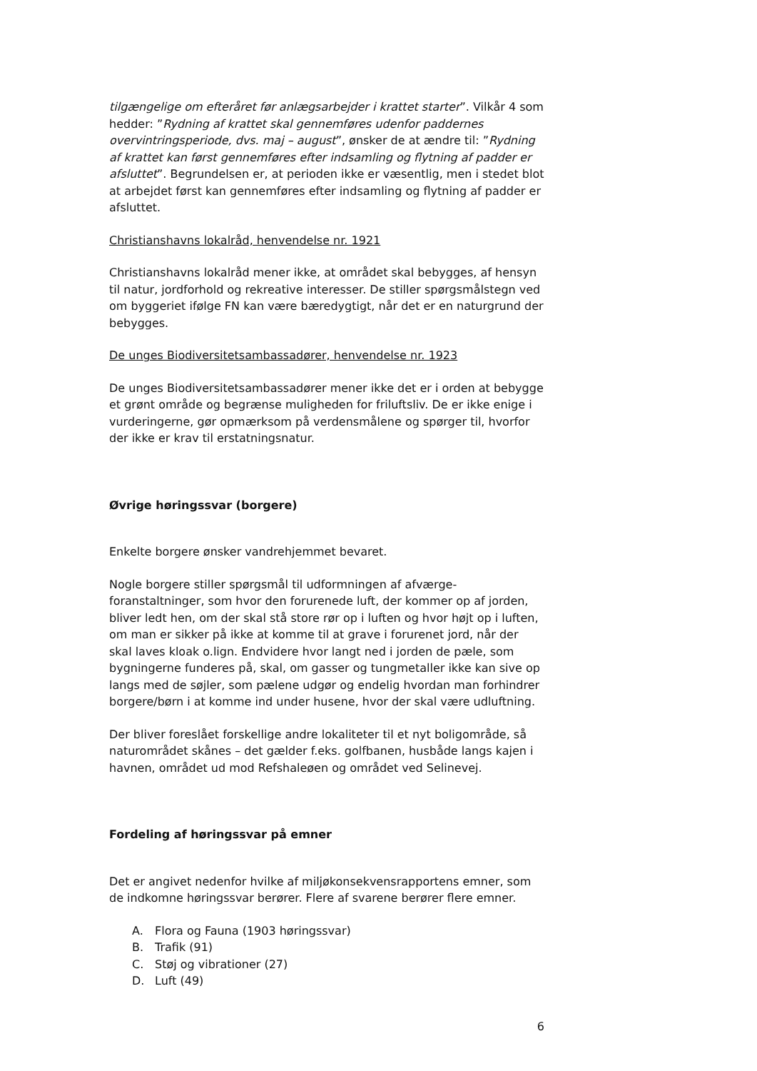tilgængelige om efteråret før anlægsarbejder i krattet starter”. Vilkår 4 som hedder: ”Rydning af krattet skal gennemføres udenfor paddernes overvintringsperiode, dvs. maj – august”, ønsker de at ændre til: ”Rydning af krattet kan først gennemføres efter indsamling og flytning af padder er afsluttet”. Begrundelsen er, at perioden ikke er væsentlig, men i stedet blot at arbejdet først kan gennemføres efter indsamling og flytning af padder er afsluttet.
Christianshavns lokalråd, henvendelse nr. 1921
Christianshavns lokalråd mener ikke, at området skal bebygges, af hensyn til natur, jordforhold og rekreative interesser. De stiller spørgsmålstegn ved om byggeriet ifølge FN kan være bæredygtigt, når det er en naturgrund der bebygges.
De unges Biodiversitetsambassadører, henvendelse nr. 1923
De unges Biodiversitetsambassadører mener ikke det er i orden at bebygge et grønt område og begrænse muligheden for friluftsliv. De er ikke enige i vurderingerne, gør opmærksom på verdensmålene og spørger til, hvorfor der ikke er krav til erstatningsnatur.
Øvrige høringssvar (borgere)
Enkelte borgere ønsker vandrehjemmet bevaret.
Nogle borgere stiller spørgsmål til udformningen af afværge-foranstaltninger, som hvor den forurenede luft, der kommer op af jorden, bliver ledt hen, om der skal stå store rør op i luften og hvor højt op i luften, om man er sikker på ikke at komme til at grave i forurenet jord, når der skal laves kloak o.lign. Endvidere hvor langt ned i jorden de pæle, som bygningerne funderes på, skal, om gasser og tungmetaller ikke kan sive op langs med de søjler, som pælene udgør og endelig hvordan man forhindrer borgere/børn i at komme ind under husene, hvor der skal være udluftning.
Der bliver foreslået forskellige andre lokaliteter til et nyt boligområde, så naturområdet skånes – det gælder f.eks. golfbanen, husbåde langs kajen i havnen, området ud mod Refshaleøen og området ved Selinevej.
Fordeling af høringssvar på emner
Det er angivet nedenfor hvilke af miljøkonsekvensrapportens emner, som de indkomne høringssvar berører. Flere af svarene berører flere emner.
A. Flora og Fauna (1903 høringssvar)
B. Trafik (91)
C. Støj og vibrationer (27)
D. Luft (49)
6